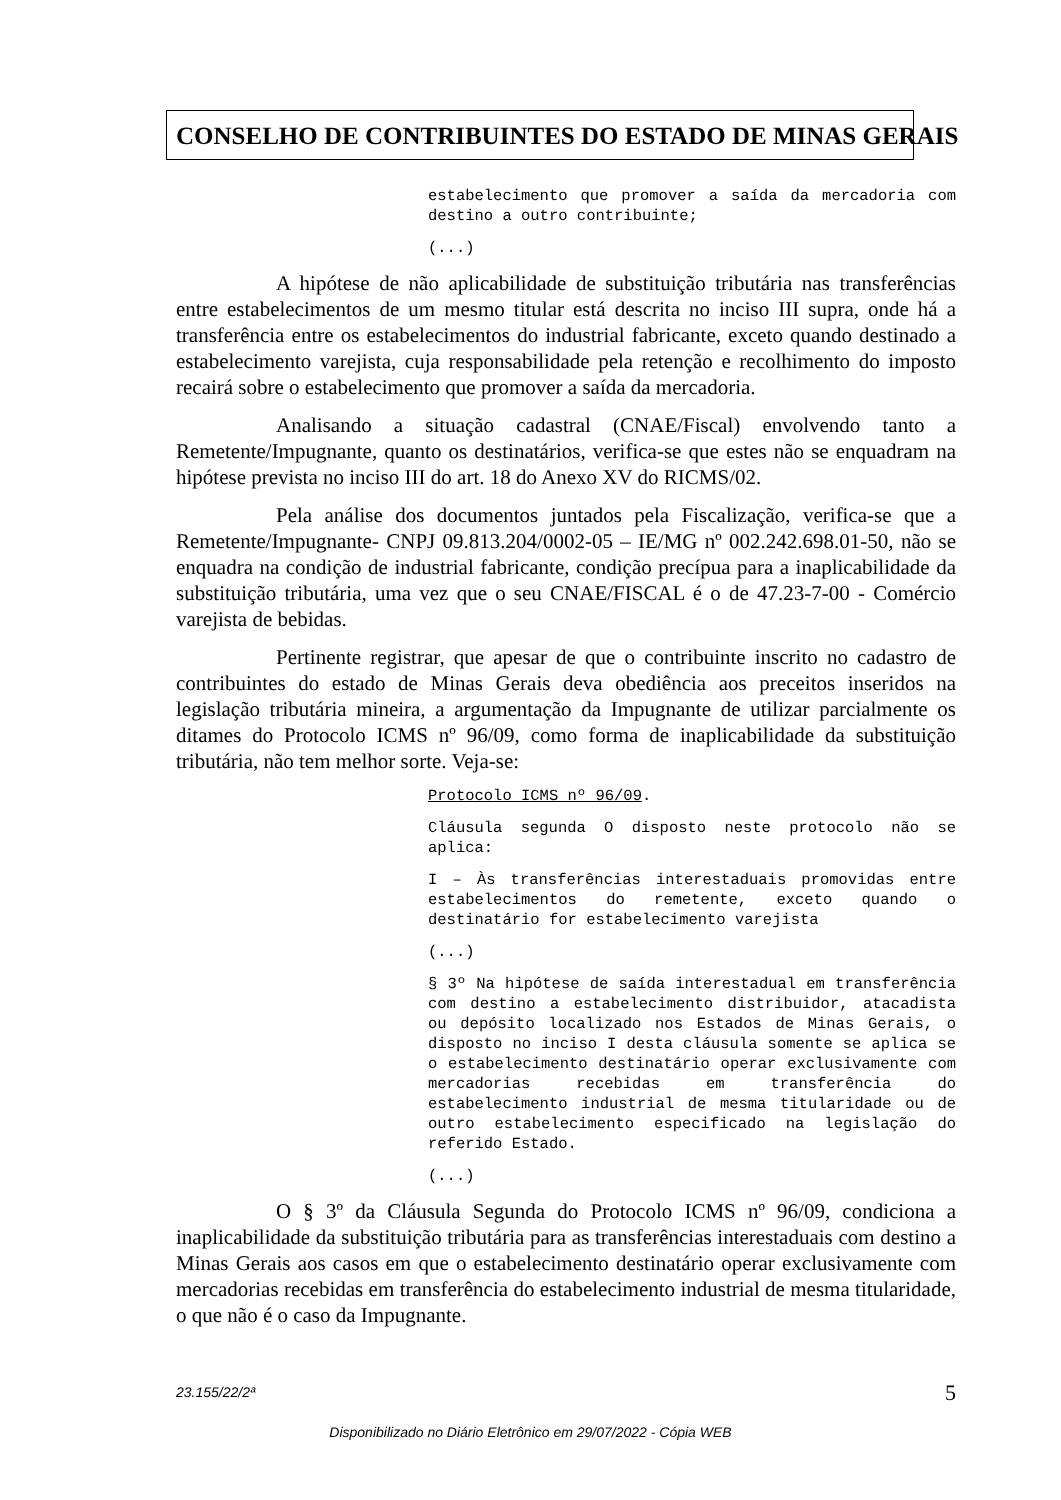CONSELHO DE CONTRIBUINTES DO ESTADO DE MINAS GERAIS
estabelecimento que promover a saída da mercadoria com destino a outro contribuinte;
(...)
A hipótese de não aplicabilidade de substituição tributária nas transferências entre estabelecimentos de um mesmo titular está descrita no inciso III supra, onde há a transferência entre os estabelecimentos do industrial fabricante, exceto quando destinado a estabelecimento varejista, cuja responsabilidade pela retenção e recolhimento do imposto recairá sobre o estabelecimento que promover a saída da mercadoria.
Analisando a situação cadastral (CNAE/Fiscal) envolvendo tanto a Remetente/Impugnante, quanto os destinatários, verifica-se que estes não se enquadram na hipótese prevista no inciso III do art. 18 do Anexo XV do RICMS/02.
Pela análise dos documentos juntados pela Fiscalização, verifica-se que a Remetente/Impugnante- CNPJ 09.813.204/0002-05 – IE/MG nº 002.242.698.01-50, não se enquadra na condição de industrial fabricante, condição precípua para a inaplicabilidade da substituição tributária, uma vez que o seu CNAE/FISCAL é o de 47.23-7-00 - Comércio varejista de bebidas.
Pertinente registrar, que apesar de que o contribuinte inscrito no cadastro de contribuintes do estado de Minas Gerais deva obediência aos preceitos inseridos na legislação tributária mineira, a argumentação da Impugnante de utilizar parcialmente os ditames do Protocolo ICMS nº 96/09, como forma de inaplicabilidade da substituição tributária, não tem melhor sorte. Veja-se:
Protocolo ICMS nº 96/09.
Cláusula segunda O disposto neste protocolo não se aplica:
I – Às transferências interestaduais promovidas entre estabelecimentos do remetente, exceto quando o destinatário for estabelecimento varejista
(...)
§ 3º Na hipótese de saída interestadual em transferência com destino a estabelecimento distribuidor, atacadista ou depósito localizado nos Estados de Minas Gerais, o disposto no inciso I desta cláusula somente se aplica se o estabelecimento destinatário operar exclusivamente com mercadorias recebidas em transferência do estabelecimento industrial de mesma titularidade ou de outro estabelecimento especificado na legislação do referido Estado.
(...)
O § 3º da Cláusula Segunda do Protocolo ICMS nº 96/09, condiciona a inaplicabilidade da substituição tributária para as transferências interestaduais com destino a Minas Gerais aos casos em que o estabelecimento destinatário operar exclusivamente com mercadorias recebidas em transferência do estabelecimento industrial de mesma titularidade, o que não é o caso da Impugnante.
23.155/22/2ª 5
Disponibilizado no Diário Eletrônico em 29/07/2022 - Cópia WEB